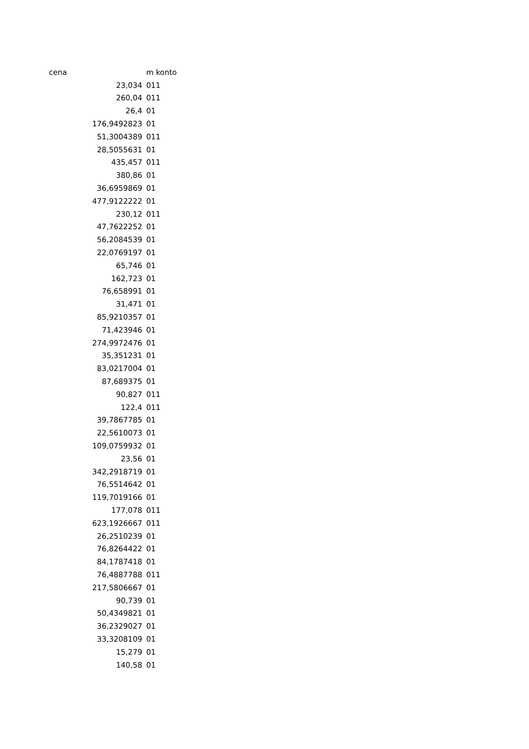| cena | m konto |
| --- | --- |
| 23,034 | 011 |
| 260,04 | 011 |
| 26,4 | 01 |
| 176,9492823 | 01 |
| 51,3004389 | 011 |
| 28,5055631 | 01 |
| 435,457 | 011 |
| 380,86 | 01 |
| 36,6959869 | 01 |
| 477,9122222 | 01 |
| 230,12 | 011 |
| 47,7622252 | 01 |
| 56,2084539 | 01 |
| 22,0769197 | 01 |
| 65,746 | 01 |
| 162,723 | 01 |
| 76,658991 | 01 |
| 31,471 | 01 |
| 85,9210357 | 01 |
| 71,423946 | 01 |
| 274,9972476 | 01 |
| 35,351231 | 01 |
| 83,0217004 | 01 |
| 87,689375 | 01 |
| 90,827 | 011 |
| 122,4 | 011 |
| 39,7867785 | 01 |
| 22,5610073 | 01 |
| 109,0759932 | 01 |
| 23,56 | 01 |
| 342,2918719 | 01 |
| 76,5514642 | 01 |
| 119,7019166 | 01 |
| 177,078 | 011 |
| 623,1926667 | 011 |
| 26,2510239 | 01 |
| 76,8264422 | 01 |
| 84,1787418 | 01 |
| 76,4887788 | 011 |
| 217,5806667 | 01 |
| 90,739 | 01 |
| 50,4349821 | 01 |
| 36,2329027 | 01 |
| 33,3208109 | 01 |
| 15,279 | 01 |
| 140,58 | 01 |